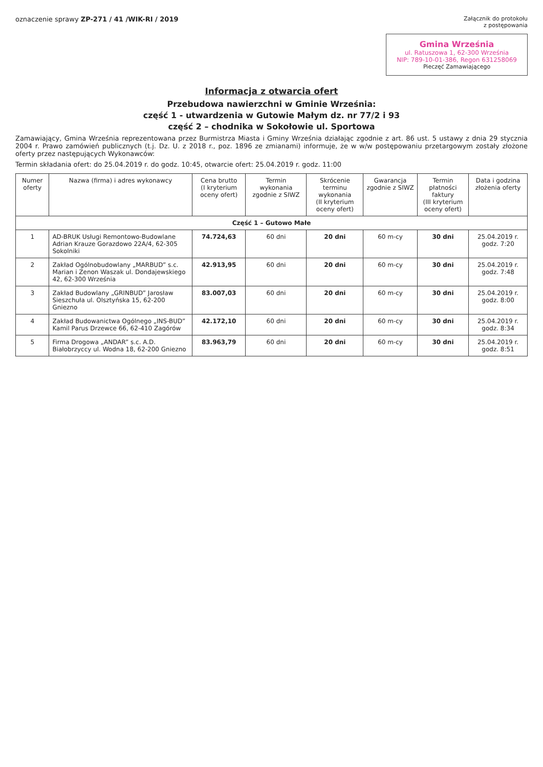oznaczenie sprawy ZP-271 / 41 /WIK-RI / 2019
Załącznik do protokołu
z postępowania
Gmina Września
ul. Ratuszowa 1, 62-300 Września
NIP: 789-10-01-386, Regon 631258069
Pieczęć Zamawiającego
Informacja z otwarcia ofert
Przebudowa nawierzchni w Gminie Września:
część 1 - utwardzenia w Gutowie Małym dz. nr 77/2 i 93
część 2 – chodnika w Sokołowie ul. Sportowa
Zamawiający, Gmina Września reprezentowana przez Burmistrza Miasta i Gminy Września działając zgodnie z art. 86 ust. 5 ustawy z dnia 29 stycznia 2004 r. Prawo zamówień publicznych (t.j. Dz. U. z 2018 r., poz. 1896 ze zmianami) informuje, że w w/w postępowaniu przetargowym zostały złożone oferty przez następujących Wykonawców:
Termin składania ofert: do 25.04.2019 r. do godz. 10:45, otwarcie ofert: 25.04.2019 r. godz. 11:00
| Numer oferty | Nazwa (firma) i adres wykonawcy | Cena brutto (I kryterium oceny ofert) | Termin wykonania zgodnie z SIWZ | Skrócenie terminu wykonania (II kryterium oceny ofert) | Gwarancja zgodnie z SIWZ | Termin płatności faktury (III kryterium oceny ofert) | Data i godzina złożenia oferty |
| --- | --- | --- | --- | --- | --- | --- | --- |
| Część 1 – Gutowo Małe | | | | | | | |
| 1 | AD-BRUK Usługi Remontowo-Budowlane Adrian Krauze Gorazdowo 22A/4, 62-305 Sokolniki | 74.724,63 | 60 dni | 20 dni | 60 m-cy | 30 dni | 25.04.2019 r. godz. 7:20 |
| 2 | Zakład Ogólnobudowlany „MARBUD” s.c. Marian i Zenon Waszak ul. Dondajewskiego 42, 62-300 Września | 42.913,95 | 60 dni | 20 dni | 60 m-cy | 30 dni | 25.04.2019 r. godz. 7:48 |
| 3 | Zakład Budowlany „GRINBUD” Jarosław Sieszchuła ul. Olsztyńska 15, 62-200 Gniezno | 83.007,03 | 60 dni | 20 dni | 60 m-cy | 30 dni | 25.04.2019 r. godz. 8:00 |
| 4 | Zakład Budowanictwa Ogólnego „INS-BUD” Kamil Parus Drzewce 66, 62-410 Zagórów | 42.172,10 | 60 dni | 20 dni | 60 m-cy | 30 dni | 25.04.2019 r. godz. 8:34 |
| 5 | Firma Drogowa „ANDAR” s.c. A.D. Białobrzyccy ul. Wodna 18, 62-200 Gniezno | 83.963,79 | 60 dni | 20 dni | 60 m-cy | 30 dni | 25.04.2019 r. godz. 8:51 |